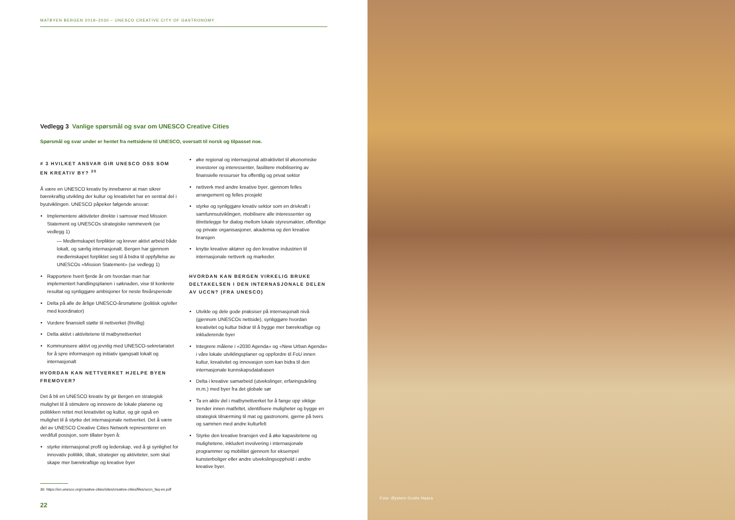MATBYEN BERGEN 2019–2030 – UNESCO CREATIVE CITY OF GASTRONOMY
Vedlegg 3 Vanlige spørsmål og svar om UNESCO Creative Cities
Spørsmål og svar under er hentet fra nettsidene til UNESCO, oversatt til norsk og tilpasset noe.
# 3 HVILKET ANSVAR GIR UNESCO OSS SOM EN KREATIV BY? <sup>30</sup>
Å være en UNESCO kreativ by innebærer at man sikrer bærekraftig utvikling der kultur og kreativitet har en sentral del i byutviklingen. UNESCO påpeker følgende ansvar:
Implementere aktiviteter direkte i samsvar med Mission Statement og UNESCOs strategiske rammeverk (se vedlegg 1)
— Medlemskapet forplikter og krever aktivt arbeid både lokalt, og særlig internasjonalt. Bergen har gjennom medlemskapet forpliktet seg til å bidra til oppfyllelse av UNESCOs «Mission Statement» (se vedlegg 1)
Rapportere hvert fjerde år om hvordan man har implementert handlingsplanen i søknaden, vise til konkrete resultat og synliggjøre ambisjoner for neste fireårsperiode
Delta på alle de årlige UNESCO-årsmøtene (politisk og/eller med koordinator)
Vurdere finansiell støtte til nettverket (frivillig)
Delta aktivt i aktivitetene til matbynettverket
Kommunisere aktivt og jevnlig med UNESCO-sekretariatet for å spre informasjon og initiativ igangsatt lokalt og internasjonalt
HVORDAN KAN NETTVERKET HJELPE BYEN FREMOVER?
Det å bli en UNESCO kreativ by gir Bergen en strategisk mulighet til å stimulere og innovere de lokale planene og politikken rettet mot kreativitet og kultur, og gir også en mulighet til å styrke det internasjonale nettverket. Det å være del av UNESCO Creative Cities Network representerer en verdifull posisjon, som tillater byen å:
styrke internasjonal profil og lederskap, ved å gi synlighet for innovativ politikk, tiltak, strategier og aktiviteter, som skal skape mer bærekraftige og kreative byer
øke regional og internasjonal attraktivitet til økonomiske investorer og interessenter, fasilitere mobilisering av finansielle ressurser fra offentlig og privat sektor
nettverk med andre kreative byer, gjennom felles arrangement og felles prosjekt
styrke og synliggjøre kreativ sektor som en drivkraft i samfunnsutviklingen, mobilisere alle interessenter og tilrettelegge for dialog mellom lokale styresmakter, offentlige og private organisasjoner, akademia og den kreative bransjen
knytte kreative aktører og den kreative industrien til internasjonale nettverk og markeder.
HVORDAN KAN BERGEN VIRKELIG BRUKE DELTAKELSEN I DEN INTERNASJONALE DELEN AV UCCN? (FRA UNESCO)
Utvikle og dele gode praksiser på internasjonalt nivå (gjennom UNESCOs nettside), synliggjøre hvordan kreativitet og kultur bidrar til å bygge mer bærekraftige og inkluderende byer
Integrere målene i «2030 Agenda» og «New Urban Agenda» i våre lokale utviklingsplaner og oppfordre til FoU innen kultur, kreativitet og innovasjon som kan bidra til den internasjonale kunnskapsdatabasen
Delta i kreative samarbeid (utvekslinger, erfaringsdeling m.m.) med byer fra det globale sør
Ta en aktiv del i matbynettverket for å fange opp viktige trender innen matfeltet, identifisere muligheter og bygge en strategisk tilnærming til mat og gastronomi, gjerne på tvers og sammen med andre kulturfelt
Styrke den kreative bransjen ved å øke kapasitetene og mulighetene, inkludert involvering i internasjonale programmer og mobilitet gjennom for eksempel kunsterboliger eller andre utvekslingsopphold i andre kreative byer.
30. https://en.unesco.org/creative-cities/sites/creative-cities/files/uccn_faq-en.pdf
22
Foto: Øystein Grutle Haara